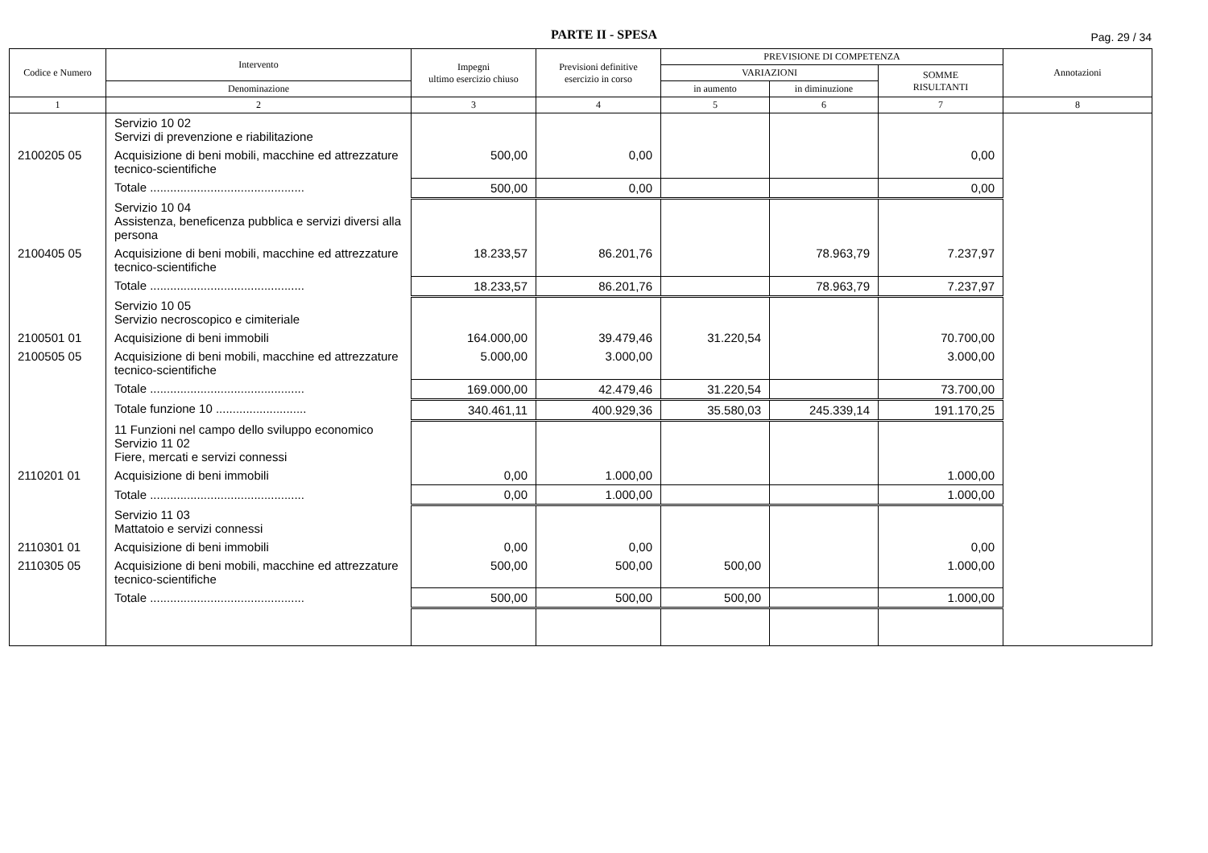PARTE II - SPESA
Pag. 29 / 34
| Codice e Numero | Intervento | Impegni ultimo esercizio chiuso | Previsioni definitive esercizio in corso | PREVISIONE DI COMPETENZA | | | Annotazioni |
| --- | --- | --- | --- | --- | --- | --- | --- |
| | | | | VARIAZIONI | | SOMME RISULTANTI | |
| | Denominazione | | | in aumento | in diminuzione | | |
| 1 | 2 | 3 | 4 | 5 | 6 | 7 | 8 |
| | Servizio 10 02 Servizi di prevenzione e riabilitazione | | | | | | |
| 2100205 05 | Acquisizione di beni mobili, macchine ed attrezzature tecnico-scientifiche | 500,00 | 0,00 | | | 0,00 | |
| | Totale .............................................. | 500,00 | 0,00 | | | 0,00 | |
| | Servizio 10 04 Assistenza, beneficenza pubblica e servizi diversi alla persona | | | | | | |
| 2100405 05 | Acquisizione di beni mobili, macchine ed attrezzature tecnico-scientifiche | 18.233,57 | 86.201,76 | | 78.963,79 | 7.237,97 | |
| | Totale .............................................. | 18.233,57 | 86.201,76 | | 78.963,79 | 7.237,97 | |
| | Servizio 10 05 Servizio necroscopico e cimiteriale | | | | | | |
| 2100501 01 | Acquisizione di beni immobili | 164.000,00 | 39.479,46 | 31.220,54 | | 70.700,00 | |
| 2100505 05 | Acquisizione di beni mobili, macchine ed attrezzature tecnico-scientifiche | 5.000,00 | 3.000,00 | | | 3.000,00 | |
| | Totale .............................................. | 169.000,00 | 42.479,46 | 31.220,54 | | 73.700,00 | |
| | Totale funzione 10 ........................... | 340.461,11 | 400.929,36 | 35.580,03 | 245.339,14 | 191.170,25 | |
| | 11 Funzioni nel campo dello sviluppo economico Servizio 11 02 Fiere, mercati e servizi connessi | | | | | | |
| 2110201 01 | Acquisizione di beni immobili | 0,00 | 1.000,00 | | | 1.000,00 | |
| | Totale .............................................. | 0,00 | 1.000,00 | | | 1.000,00 | |
| | Servizio 11 03 Mattatoio e servizi connessi | | | | | | |
| 2110301 01 | Acquisizione di beni immobili | 0,00 | 0,00 | | | 0,00 | |
| 2110305 05 | Acquisizione di beni mobili, macchine ed attrezzature tecnico-scientifiche | 500,00 | 500,00 | 500,00 | | 1.000,00 | |
| | Totale .............................................. | 500,00 | 500,00 | 500,00 | | 1.000,00 | |